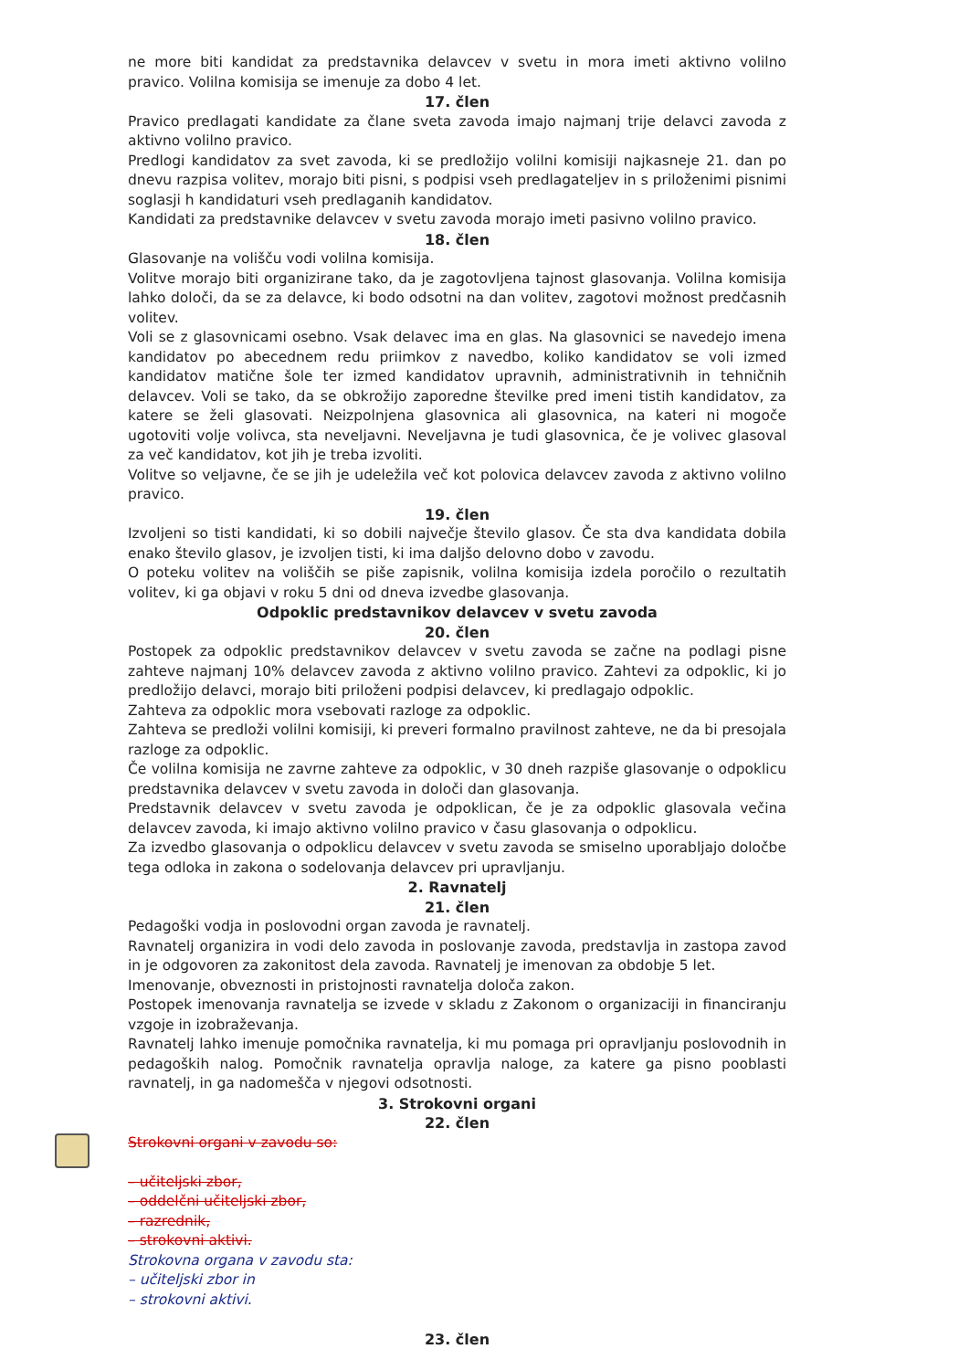ne more biti kandidat za predstavnika delavcev v svetu in mora imeti aktivno volilno pravico. Volilna komisija se imenuje za dobo 4 let.
17. člen
Pravico predlagati kandidate za člane sveta zavoda imajo najmanj trije delavci zavoda z aktivno volilno pravico.
Predlogi kandidatov za svet zavoda, ki se predložijo volilni komisiji najkasneje 21. dan po dnevu razpisa volitev, morajo biti pisni, s podpisi vseh predlagateljev in s priloženimi pisnimi soglasji h kandidaturi vseh predlaganih kandidatov.
Kandidati za predstavnike delavcev v svetu zavoda morajo imeti pasivno volilno pravico.
18. člen
Glasovanje na volišču vodi volilna komisija.
Volitve morajo biti organizirane tako, da je zagotovljena tajnost glasovanja. Volilna komisija lahko določi, da se za delavce, ki bodo odsotni na dan volitev, zagotovi možnost predčasnih volitev.
Voli se z glasovnicami osebno. Vsak delavec ima en glas. Na glasovnici se navedejo imena kandidatov po abecednem redu priimkov z navedbo, koliko kandidatov se voli izmed kandidatov matične šole ter izmed kandidatov upravnih, administrativnih in tehničnih delavcev. Voli se tako, da se obkrožijo zaporedne številke pred imeni tistih kandidatov, za katere se želi glasovati. Neizpolnjena glasovnica ali glasovnica, na kateri ni mogoče ugotoviti volje volivca, sta neveljavni. Neveljavna je tudi glasovnica, če je volivec glasoval za več kandidatov, kot jih je treba izvoliti.
Volitve so veljavne, če se jih je udeležila več kot polovica delavcev zavoda z aktivno volilno pravico.
19. člen
Izvoljeni so tisti kandidati, ki so dobili največje število glasov. Če sta dva kandidata dobila enako število glasov, je izvoljen tisti, ki ima daljšo delovno dobo v zavodu.
O poteku volitev na voliščih se piše zapisnik, volilna komisija izdela poročilo o rezultatih volitev, ki ga objavi v roku 5 dni od dneva izvedbe glasovanja.
Odpoklic predstavnikov delavcev v svetu zavoda
20. člen
Postopek za odpoklic predstavnikov delavcev v svetu zavoda se začne na podlagi pisne zahteve najmanj 10% delavcev zavoda z aktivno volilno pravico. Zahtevi za odpoklic, ki jo predložijo delavci, morajo biti priloženi podpisi delavcev, ki predlagajo odpoklic.
Zahteva za odpoklic mora vsebovati razloge za odpoklic.
Zahteva se predloži volilni komisiji, ki preveri formalno pravilnost zahteve, ne da bi presojala razloge za odpoklic.
Če volilna komisija ne zavrne zahteve za odpoklic, v 30 dneh razpiše glasovanje o odpoklicu predstavnika delavcev v svetu zavoda in določi dan glasovanja.
Predstavnik delavcev v svetu zavoda je odpoklican, če je za odpoklic glasovala večina delavcev zavoda, ki imajo aktivno volilno pravico v času glasovanja o odpoklicu.
Za izvedbo glasovanja o odpoklicu delavcev v svetu zavoda se smiselno uporabljajo določbe tega odloka in zakona o sodelovanja delavcev pri upravljanju.
2. Ravnatelj
21. člen
Pedagoški vodja in poslovodni organ zavoda je ravnatelj.
Ravnatelj organizira in vodi delo zavoda in poslovanje zavoda, predstavlja in zastopa zavod in je odgovoren za zakonitost dela zavoda. Ravnatelj je imenovan za obdobje 5 let.
Imenovanje, obveznosti in pristojnosti ravnatelja določa zakon.
Postopek imenovanja ravnatelja se izvede v skladu z Zakonom o organizaciji in financiranju vzgoje in izobraževanja.
Ravnatelj lahko imenuje pomočnika ravnatelja, ki mu pomaga pri opravljanju poslovodnih in pedagoških nalog. Pomočnik ravnatelja opravlja naloge, za katere ga pisno pooblasti ravnatelj, in ga nadomešča v njegovi odsotnosti.
3. Strokovni organi
22. člen
Strokovni organi v zavodu so:
– učiteljski zbor,
– oddelčni učiteljski zbor,
– razrednik,
– strokovni aktivi.
Strokovna organa v zavodu sta:
– učiteljski zbor in
– strokovni aktivi.
23. člen